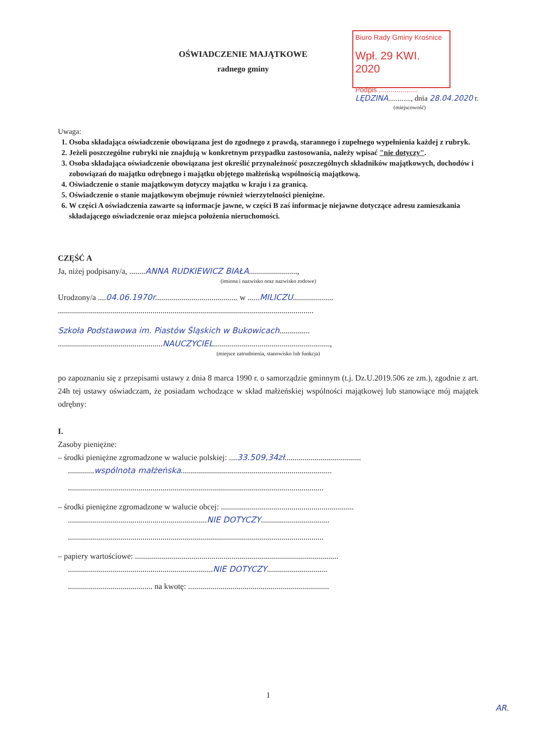Biuro Rady Gminy Krośnice
Wpł. 29 KWI. 2020
Podpis ....................
OŚWIADCZENIE MAJĄTKOWE
radnego gminy
LĘDZINA............, dnia 28.04.2020 r.
(miejscowość)
Uwaga:
1. Osoba składająca oświadczenie obowiązana jest do zgodnego z prawdą, starannego i zupełnego wypełnienia każdej z rubryk.
2. Jeżeli poszczególne rubryki nie znajdują w konkretnym przypadku zastosowania, należy wpisać "nie dotyczy".
3. Osoba składająca oświadczenie obowiązana jest określić przynależność poszczególnych składników majątkowych, dochodów i zobowiązań do majątku odrębnego i majątku objętego małżeńską wspólnością majątkową.
4. Oświadczenie o stanie majątkowym dotyczy majątku w kraju i za granicą.
5. Oświadczenie o stanie majątkowym obejmuje również wierzytelności pieniężne.
6. W części A oświadczenia zawarte są informacje jawne, w części B zaś informacje niejawne dotyczące adresu zamieszkania składającego oświadczenie oraz miejsca położenia nieruchomości.
CZĘŚĆ A
Ja, niżej podpisany/a, ........ANNA RUDKIEWICZ BIAŁA........................,
(imiona i nazwisko oraz nazwisko rodowe)
Urodzony/a ....04.06.1970r......................................... w ......MILICZU....................
...............................................................................................................................
Szkoła Podstawowa im. Piastów Śląskich w Bukowicach...............
....................................................NAUCZYCIEL..........................................................,
(miejsce zatrudnienia, stanowisko lub funkcja)
po zapoznaniu się z przepisami ustawy z dnia 8 marca 1990 r. o samorządzie gminnym (t.j. Dz.U.2019.506 ze zm.), zgodnie z art. 24h tej ustawy oświadczam, że posiadam wchodzące w skład małżeńskiej wspólności majątkowej lub stanowiące mój majątek odrębny:
I.
Zasoby pieniężne:
– środki pieniężne zgromadzone w walucie polskiej: ....33.509,34zł......................................
.............wspólnota małżeńska...........................................................................
...............................................................................................................................
– środki pieniężne zgromadzone w walucie obcej: ..................................................................
.....................................................................NIE DOTYCZY..................................
...............................................................................................................................
– papiery wartościowe: .....................................................................................................
........................................................................NIE DOTYCZY..............................
.......................................... na kwotę: ......................................................................
1
AR.